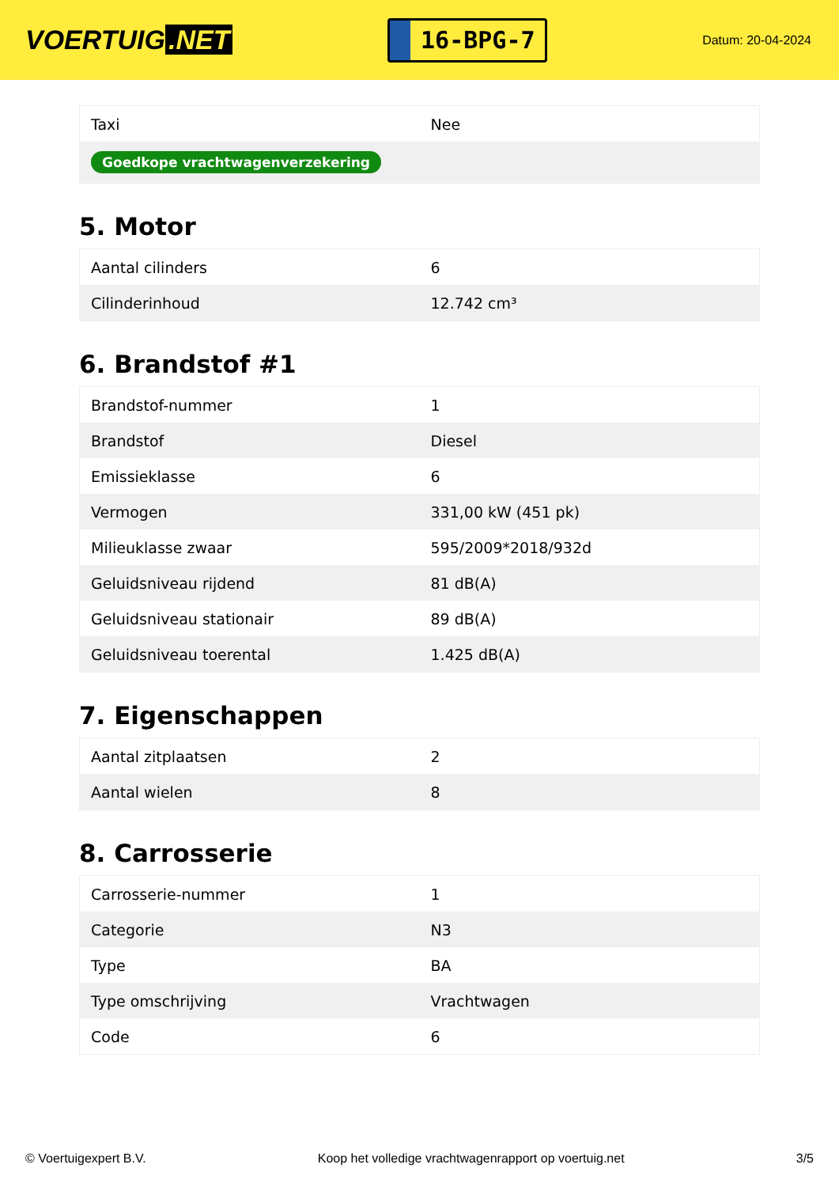VOERTUIG.NET
16-BPG-7
Datum: 20-04-2024
| Taxi | Nee |
| Goedkope vrachtwagenverzekering | |
5. Motor
| Aantal cilinders | 6 |
| Cilinderinhoud | 12.742 cm³ |
6. Brandstof #1
| Brandstof-nummer | 1 |
| Brandstof | Diesel |
| Emissieklasse | 6 |
| Vermogen | 331,00 kW (451 pk) |
| Milieuklasse zwaar | 595/2009*2018/932d |
| Geluidsniveau rijdend | 81 dB(A) |
| Geluidsniveau stationair | 89 dB(A) |
| Geluidsniveau toerental | 1.425 dB(A) |
7. Eigenschappen
| Aantal zitplaatsen | 2 |
| Aantal wielen | 8 |
8. Carrosserie
| Carrosserie-nummer | 1 |
| Categorie | N3 |
| Type | BA |
| Type omschrijving | Vrachtwagen |
| Code | 6 |
© Voertuigexpert B.V. Koop het volledige vrachtwagenrapport op voertuig.net 3/5